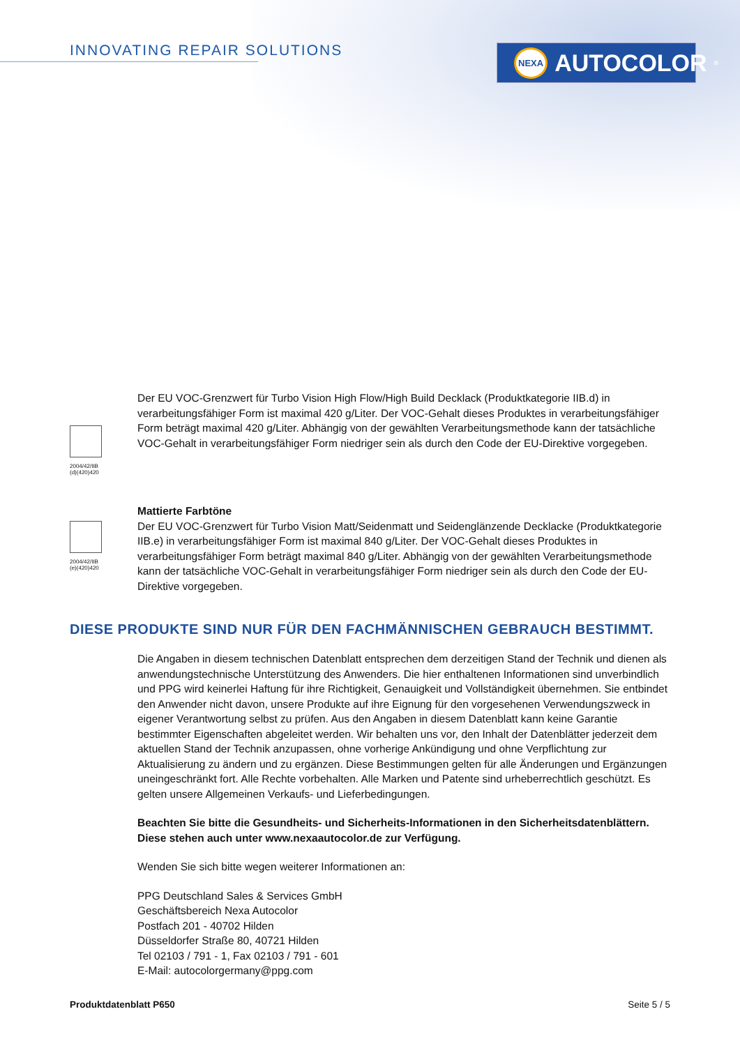INNOVATING REPAIR SOLUTIONS NEXA AUTOCOLOR<sup>®</sup>
2004/42/IIB
(d)(420)420
Der EU VOC-Grenzwert für Turbo Vision High Flow/High Build Decklack (Produktkategorie IIB.d) in verarbeitungsfähiger Form ist maximal 420 g/Liter. Der VOC-Gehalt dieses Produktes in verarbeitungsfähiger Form beträgt maximal 420 g/Liter. Abhängig von der gewählten Verarbeitungsmethode kann der tatsächliche VOC-Gehalt in verarbeitungsfähiger Form niedriger sein als durch den Code der EU-Direktive vorgegeben.
2004/42/IIB
(e)(420)420
Mattierte Farbtöne
Der EU VOC-Grenzwert für Turbo Vision Matt/Seidenmatt und Seidenglänzende Decklacke (Produktkategorie IIB.e) in verarbeitungsfähiger Form ist maximal 840 g/Liter. Der VOC-Gehalt dieses Produktes in verarbeitungsfähiger Form beträgt maximal 840 g/Liter. Abhängig von der gewählten Verarbeitungsmethode kann der tatsächliche VOC-Gehalt in verarbeitungsfähiger Form niedriger sein als durch den Code der EU-Direktive vorgegeben.
DIESE PRODUKTE SIND NUR FÜR DEN FACHMÄNNISCHEN GEBRAUCH BESTIMMT.
Die Angaben in diesem technischen Datenblatt entsprechen dem derzeitigen Stand der Technik und dienen als anwendungstechnische Unterstützung des Anwenders. Die hier enthaltenen Informationen sind unverbindlich und PPG wird keinerlei Haftung für ihre Richtigkeit, Genauigkeit und Vollständigkeit übernehmen. Sie entbindet den Anwender nicht davon, unsere Produkte auf ihre Eignung für den vorgesehenen Verwendungszweck in eigener Verantwortung selbst zu prüfen. Aus den Angaben in diesem Datenblatt kann keine Garantie bestimmter Eigenschaften abgeleitet werden. Wir behalten uns vor, den Inhalt der Datenblätter jederzeit dem aktuellen Stand der Technik anzupassen, ohne vorherige Ankündigung und ohne Verpflichtung zur Aktualisierung zu ändern und zu ergänzen. Diese Bestimmungen gelten für alle Änderungen und Ergänzungen uneingeschränkt fort. Alle Rechte vorbehalten. Alle Marken und Patente sind urheberrechtlich geschützt. Es gelten unsere Allgemeinen Verkaufs- und Lieferbedingungen.
Beachten Sie bitte die Gesundheits- und Sicherheits-Informationen in den Sicherheitsdatenblättern. Diese stehen auch unter www.nexaautocolor.de zur Verfügung.
Wenden Sie sich bitte wegen weiterer Informationen an:
PPG Deutschland Sales & Services GmbH
Geschäftsbereich Nexa Autocolor
Postfach 201 - 40702 Hilden
Düsseldorfer Straße 80, 40721 Hilden
Tel 02103 / 791 - 1, Fax 02103 / 791 - 601
E-Mail: autocolorgermany@ppg.com
Produktdatenblatt P650 Seite 5 / 5